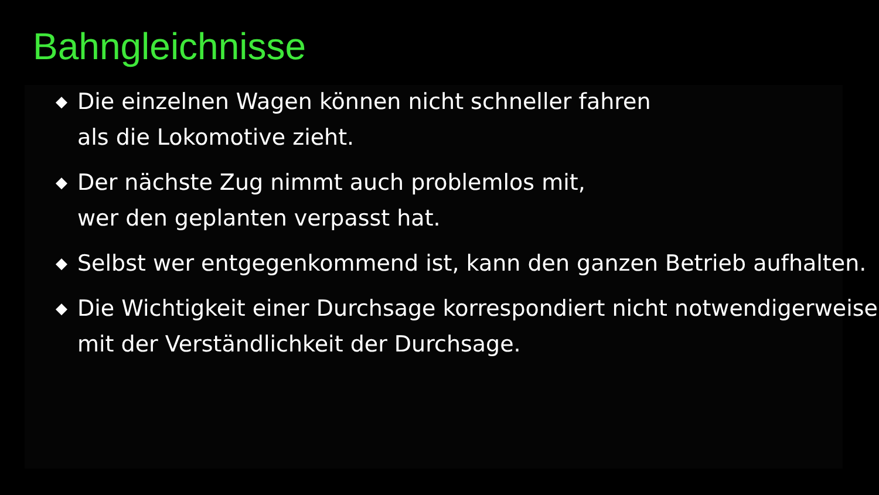Bahngleichnisse
◆ Die einzelnen Wagen können nicht schneller fahren
als die Lokomotive zieht.
◆ Der nächste Zug nimmt auch problemlos mit,
wer den geplanten verpasst hat.
◆ Selbst wer entgegenkommend ist, kann den ganzen Betrieb aufhalten.
◆ Die Wichtigkeit einer Durchsage korrespondiert nicht notwendigerweise mit der Verständlichkeit der Durchsage.